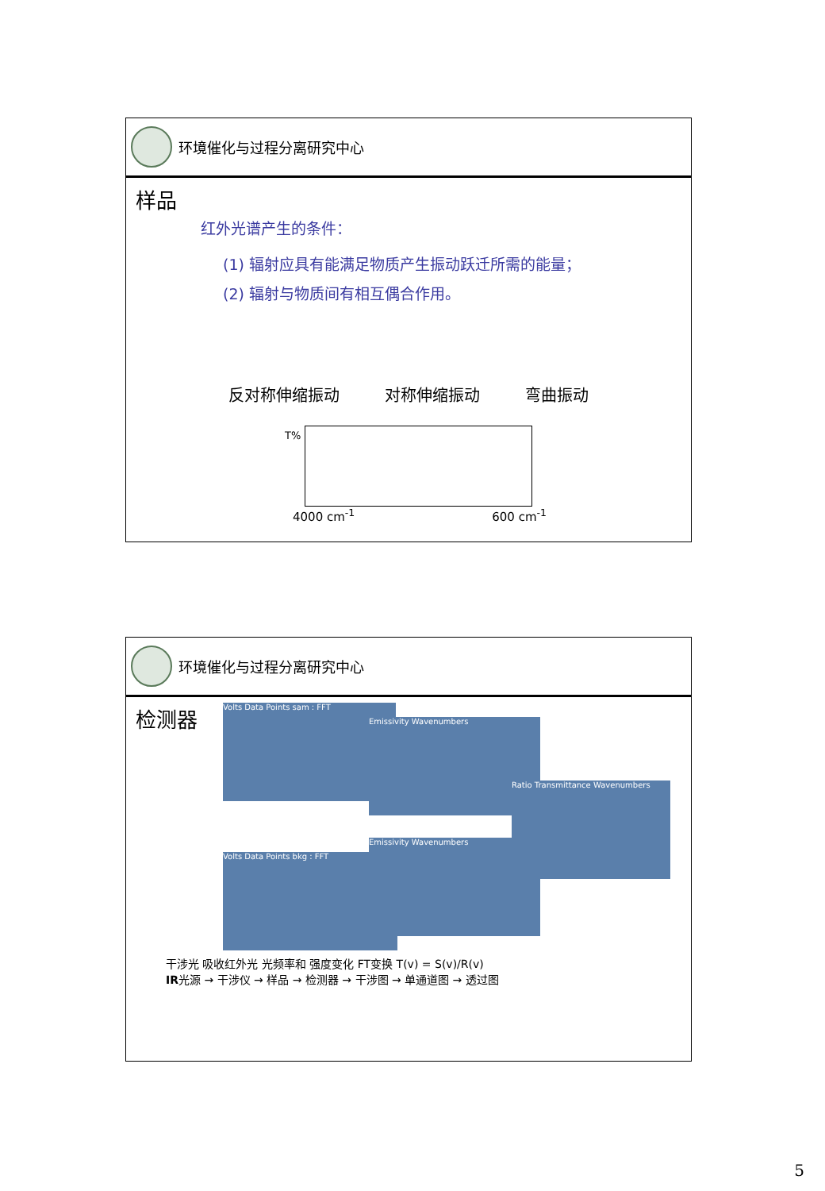环境催化与过程分离研究中心
样品
红外光谱产生的条件：
(1) 辐射应具有能满足物质产生振动跃迁所需的能量；
(2) 辐射与物质间有相互偶合作用。
反对称伸缩振动 对称伸缩振动 弯曲振动
T%
4000 cm<sup>-1</sup> 600 cm<sup>-1</sup>
环境催化与过程分离研究中心
检测器
Volts Data Points sam : FFT
Emissivity Wavenumbers
Ratio Transmittance Wavenumbers
Volts Data Points bkg : FFT
Emissivity Wavenumbers
干涉光 吸收红外光 光频率和 强度变化 FT变换 T(v) = S(v)/R(v)
IR光源 → 干涉仪 → 样品 → 检测器 → 干涉图 → 单通道图 → 透过图
5